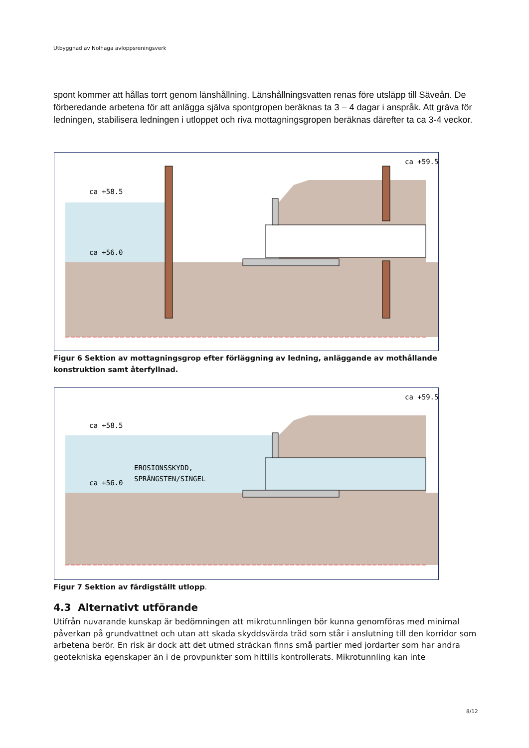Utbyggnad av Nolhaga avloppsreningsverk
spont kommer att hållas torrt genom länshållning. Länshållningsvatten renas före utsläpp till Säveån. De förberedande arbetena för att anlägga själva spontgropen beräknas ta 3 – 4 dagar i anspråk. Att gräva för ledningen, stabilisera ledningen i utloppet och riva mottagningsgropen beräknas därefter ta ca 3-4 veckor.
ca +58.5
ca +56.0
ca +59.5
Figur 6 Sektion av mottagningsgrop efter förläggning av ledning, anläggande av mothållande konstruktion samt återfyllnad.
ca +58.5
ca +56.0
ca +59.5
EROSIONSSKYDD,
SPRÄNGSTEN/SINGEL
Figur 7 Sektion av färdigställt utlopp.
4.3 Alternativt utförande
Utifrån nuvarande kunskap är bedömningen att mikrotunnlingen bör kunna genomföras med minimal påverkan på grundvattnet och utan att skada skyddsvärda träd som står i anslutning till den korridor som arbetena berör. En risk är dock att det utmed sträckan finns små partier med jordarter som har andra geotekniska egenskaper än i de provpunkter som hittills kontrollerats. Mikrotunnling kan inte
8/12